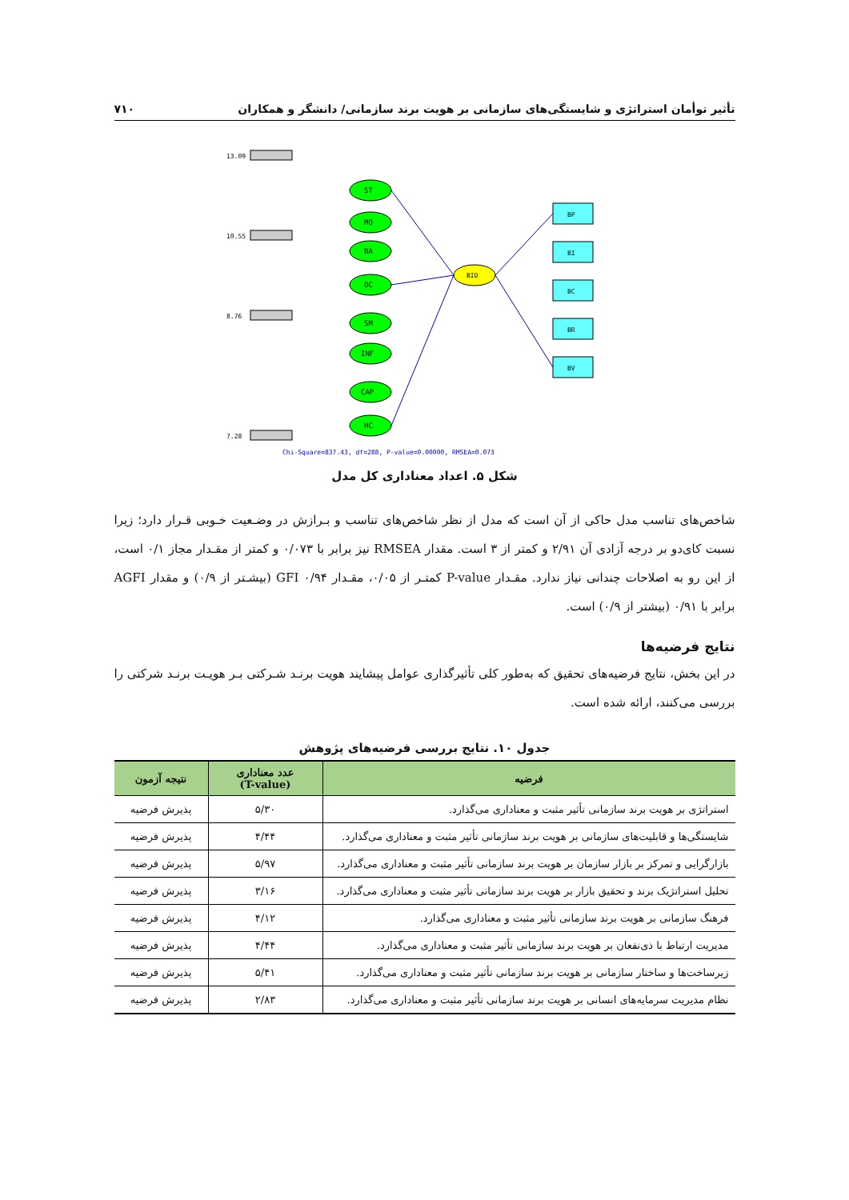تأثیر توأمان استراتژی و شایستگی‌های سازمانی بر هویت برند سازمانی/ دانشگر و همکاران ۷۱۰
13.09
10.55
8.76
7.28
ST
MO
BA
OC
SM
INF
CAP
HC
BID
BP
BI
BC
BR
BV
Chi-Square=837.43, df=288, P-value=0.00000, RMSEA=0.073
شکل ۵. اعداد معناداری کل مدل
شاخص‌های تناسب مدل حاکی از آن است که مدل از نظر شاخص‌های تناسب و بـرازش در وضـعیت خـوبی قـرار دارد؛ زیرا نسبت کای‌دو بر درجه آزادی آن ۲/۹۱ و کمتر از ۳ است. مقدار RMSEA نیز برابر با ۰/۰۷۳ و کمتر از مقـدار مجاز ۰/۱ است، از این رو به اصلاحات چندانی نیاز ندارد. مقـدار P-value کمتـر از ۰/۰۵، مقـدار GFI ۰/۹۴ (بیشـتر از ۰/۹) و مقدار AGFI برابر با ۰/۹۱ (بیشتر از ۰/۹) است.
نتایج فرضیه‌ها
در این بخش، نتایج فرضیه‌های تحقیق که به‌طور کلی تأثیرگذاری عوامل پیشایند هویت برنـد شـرکتی بـر هویـت برنـد شرکتی را بررسی می‌کنند، ارائه شده است.
جدول ۱۰. نتایج بررسی فرضیه‌های پژوهش
| فرضیه | عدد معناداری (T-value) | نتیجه آزمون |
| --- | --- | --- |
| استراتژی بر هویت برند سازمانی تأثیر مثبت و معناداری می‌گذارد. | ۵/۳۰ | پذیرش فرضیه |
| شایستگی‌ها و قابلیت‌های سازمانی بر هویت برند سازمانی تأثیر مثبت و معناداری می‌گذارد. | ۴/۴۴ | پذیرش فرضیه |
| بازارگرایی و تمرکز بر بازار سازمان بر هویت برند سازمانی تأثیر مثبت و معناداری می‌گذارد. | ۵/۹۷ | پذیرش فرضیه |
| تحلیل استراتژیک برند و تحقیق بازار بر هویت برند سازمانی تأثیر مثبت و معناداری می‌گذارد. | ۳/۱۶ | پذیرش فرضیه |
| فرهنگ سازمانی بر هویت برند سازمانی تأثیر مثبت و معناداری می‌گذارد. | ۴/۱۲ | پذیرش فرضیه |
| مدیریت ارتباط با ذی‌نفعان بر هویت برند سازمانی تأثیر مثبت و معناداری می‌گذارد. | ۴/۴۴ | پذیرش فرضیه |
| زیرساخت‌ها و ساختار سازمانی بر هویت برند سازمانی تأثیر مثبت و معناداری می‌گذارد. | ۵/۴۱ | پذیرش فرضیه |
| نظام مدیریت سرمایه‌های انسانی بر هویت برند سازمانی تأثیر مثبت و معناداری می‌گذارد. | ۲/۸۳ | پذیرش فرضیه |